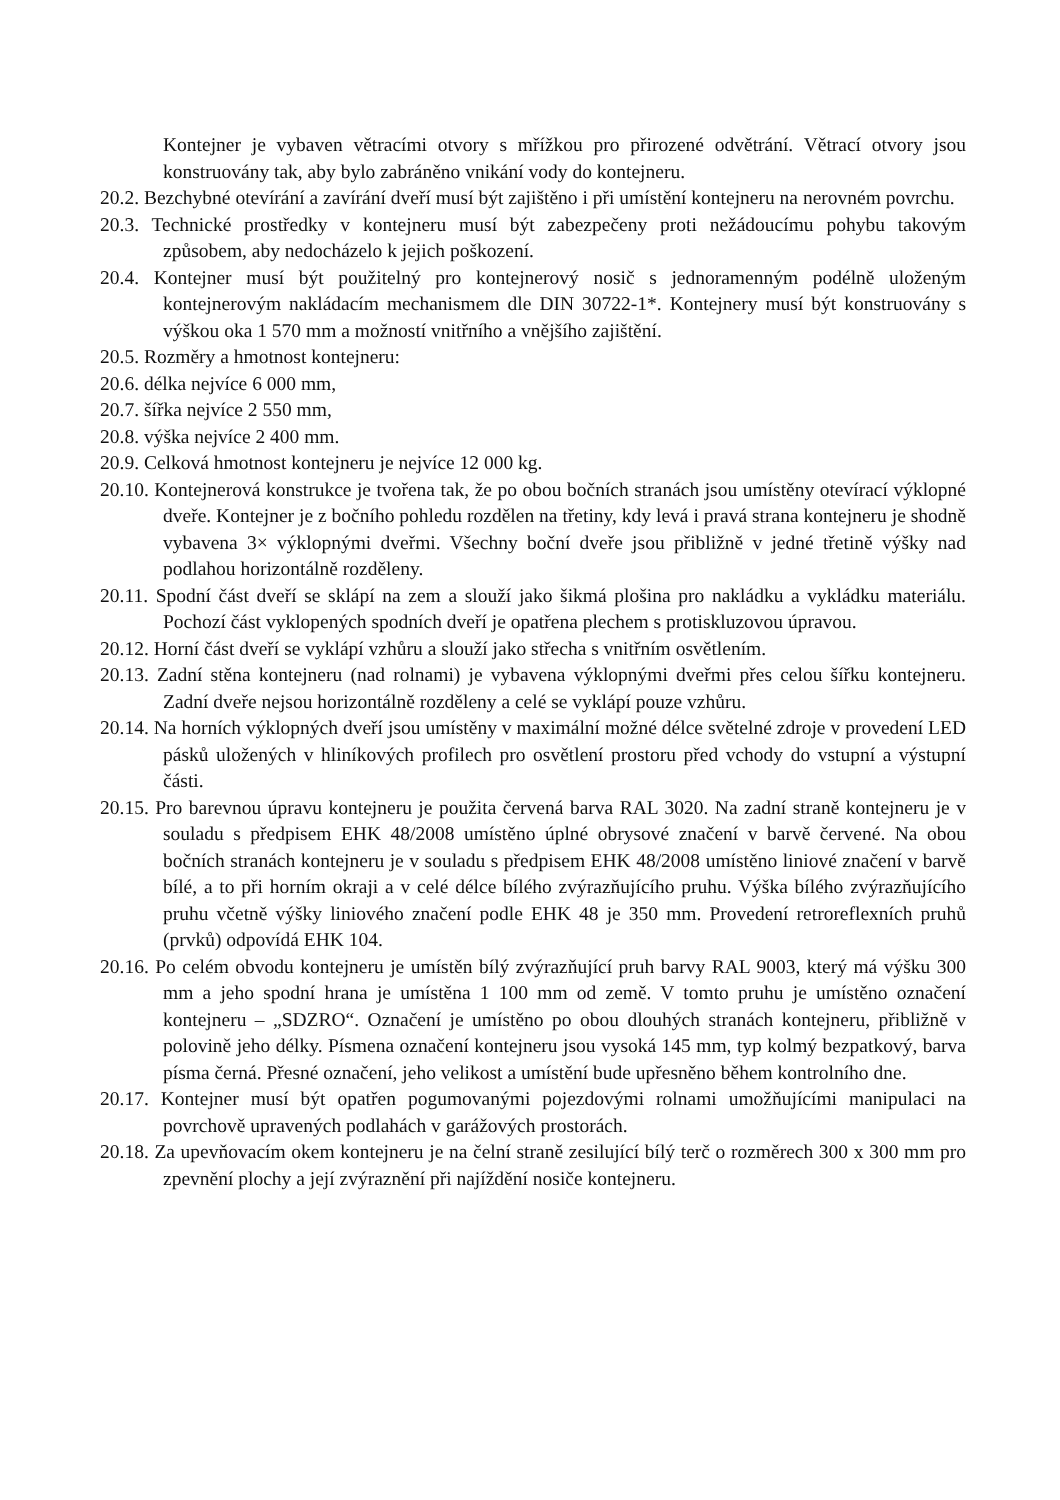Kontejner je vybaven větracími otvory s mřížkou pro přirozené odvětrání. Větrací otvory jsou konstruovány tak, aby bylo zabráněno vnikání vody do kontejneru.
20.2. Bezchybné otevírání a zavírání dveří musí být zajištěno i při umístění kontejneru na nerovném povrchu.
20.3. Technické prostředky v kontejneru musí být zabezpečeny proti nežádoucímu pohybu takovým způsobem, aby nedocházelo k jejich poškození.
20.4. Kontejner musí být použitelný pro kontejnerový nosič s jednoramenným podélně uloženým kontejnerovým nakládacím mechanismem dle DIN 30722-1*. Kontejnery musí být konstruovány s výškou oka 1 570 mm a možností vnitřního a vnějšího zajištění.
20.5. Rozměry a hmotnost kontejneru:
20.6. délka nejvíce 6 000 mm,
20.7. šířka nejvíce 2 550 mm,
20.8. výška nejvíce 2 400 mm.
20.9. Celková hmotnost kontejneru je nejvíce 12 000 kg.
20.10. Kontejnerová konstrukce je tvořena tak, že po obou bočních stranách jsou umístěny otevírací výklopné dveře. Kontejner je z bočního pohledu rozdělen na třetiny, kdy levá i pravá strana kontejneru je shodně vybavena 3× výklopnými dveřmi. Všechny boční dveře jsou přibližně v jedné třetině výšky nad podlahou horizontálně rozděleny.
20.11. Spodní část dveří se sklápí na zem a slouží jako šikmá plošina pro nakládku a vykládku materiálu. Pochozí část vyklopených spodních dveří je opatřena plechem s protiskluzovou úpravou.
20.12. Horní část dveří se vyklápí vzhůru a slouží jako střecha s vnitřním osvětlením.
20.13. Zadní stěna kontejneru (nad rolnami) je vybavena výklopnými dveřmi přes celou šířku kontejneru. Zadní dveře nejsou horizontálně rozděleny a celé se vyklápí pouze vzhůru.
20.14. Na horních výklopných dveří jsou umístěny v maximální možné délce světelné zdroje v provedení LED pásků uložených v hliníkových profilech pro osvětlení prostoru před vchody do vstupní a výstupní části.
20.15. Pro barevnou úpravu kontejneru je použita červená barva RAL 3020. Na zadní straně kontejneru je v souladu s předpisem EHK 48/2008 umístěno úplné obrysové značení v barvě červené. Na obou bočních stranách kontejneru je v souladu s předpisem EHK 48/2008 umístěno liniové značení v barvě bílé, a to při horním okraji a v celé délce bílého zvýrazňujícího pruhu. Výška bílého zvýrazňujícího pruhu včetně výšky liniového značení podle EHK 48 je 350 mm. Provedení retroreflexních pruhů (prvků) odpovídá EHK 104.
20.16. Po celém obvodu kontejneru je umístěn bílý zvýrazňující pruh barvy RAL 9003, který má výšku 300 mm a jeho spodní hrana je umístěna 1 100 mm od země. V tomto pruhu je umístěno označení kontejneru – „SDZRO“. Označení je umístěno po obou dlouhých stranách kontejneru, přibližně v polovině jeho délky. Písmena označení kontejneru jsou vysoká 145 mm, typ kolmý bezpatkový, barva písma černá. Přesné označení, jeho velikost a umístění bude upřesněno během kontrolního dne.
20.17. Kontejner musí být opatřen pogumovanými pojezdovými rolnami umožňujícími manipulaci na povrchově upravených podlahách v garážových prostorách.
20.18. Za upevňovacím okem kontejneru je na čelní straně zesilující bílý terč o rozměrech 300 x 300 mm pro zpevnění plochy a její zvýraznění při najíždění nosiče kontejneru.